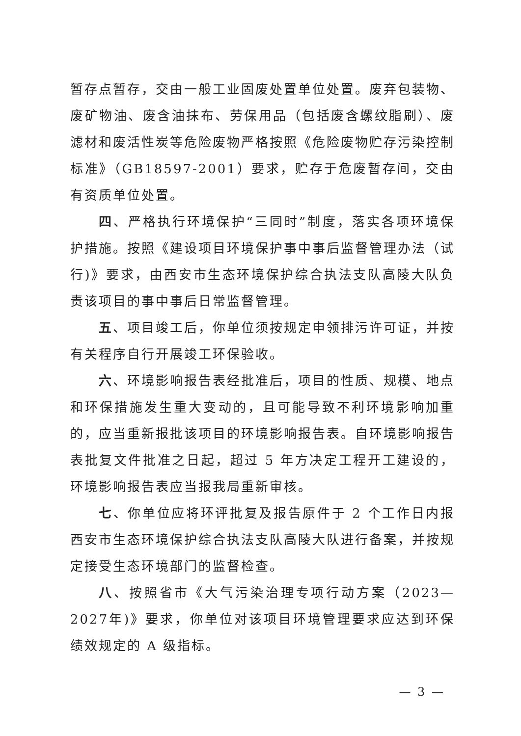暂存点暂存，交由一般工业固废处置单位处置。废弃包装物、废矿物油、废含油抹布、劳保用品（包括废含螺纹脂刷）、废滤材和废活性炭等危险废物严格按照《危险废物贮存污染控制标准》（GB18597-2001）要求，贮存于危废暂存间，交由有资质单位处置。
四、严格执行环境保护“三同时”制度，落实各项环境保护措施。按照《建设项目环境保护事中事后监督管理办法（试行)》要求，由西安市生态环境保护综合执法支队高陵大队负责该项目的事中事后日常监督管理。
五、项目竣工后，你单位须按规定申领排污许可证，并按有关程序自行开展竣工环保验收。
六、环境影响报告表经批准后，项目的性质、规模、地点和环保措施发生重大变动的，且可能导致不利环境影响加重的，应当重新报批该项目的环境影响报告表。自环境影响报告表批复文件批准之日起，超过 5 年方决定工程开工建设的，环境影响报告表应当报我局重新审核。
七、你单位应将环评批复及报告原件于 2 个工作日内报西安市生态环境保护综合执法支队高陵大队进行备案，并按规定接受生态环境部门的监督检查。
八、按照省市《大气污染治理专项行动方案（2023—2027年)》要求，你单位对该项目环境管理要求应达到环保绩效规定的 A 级指标。
— 3 —